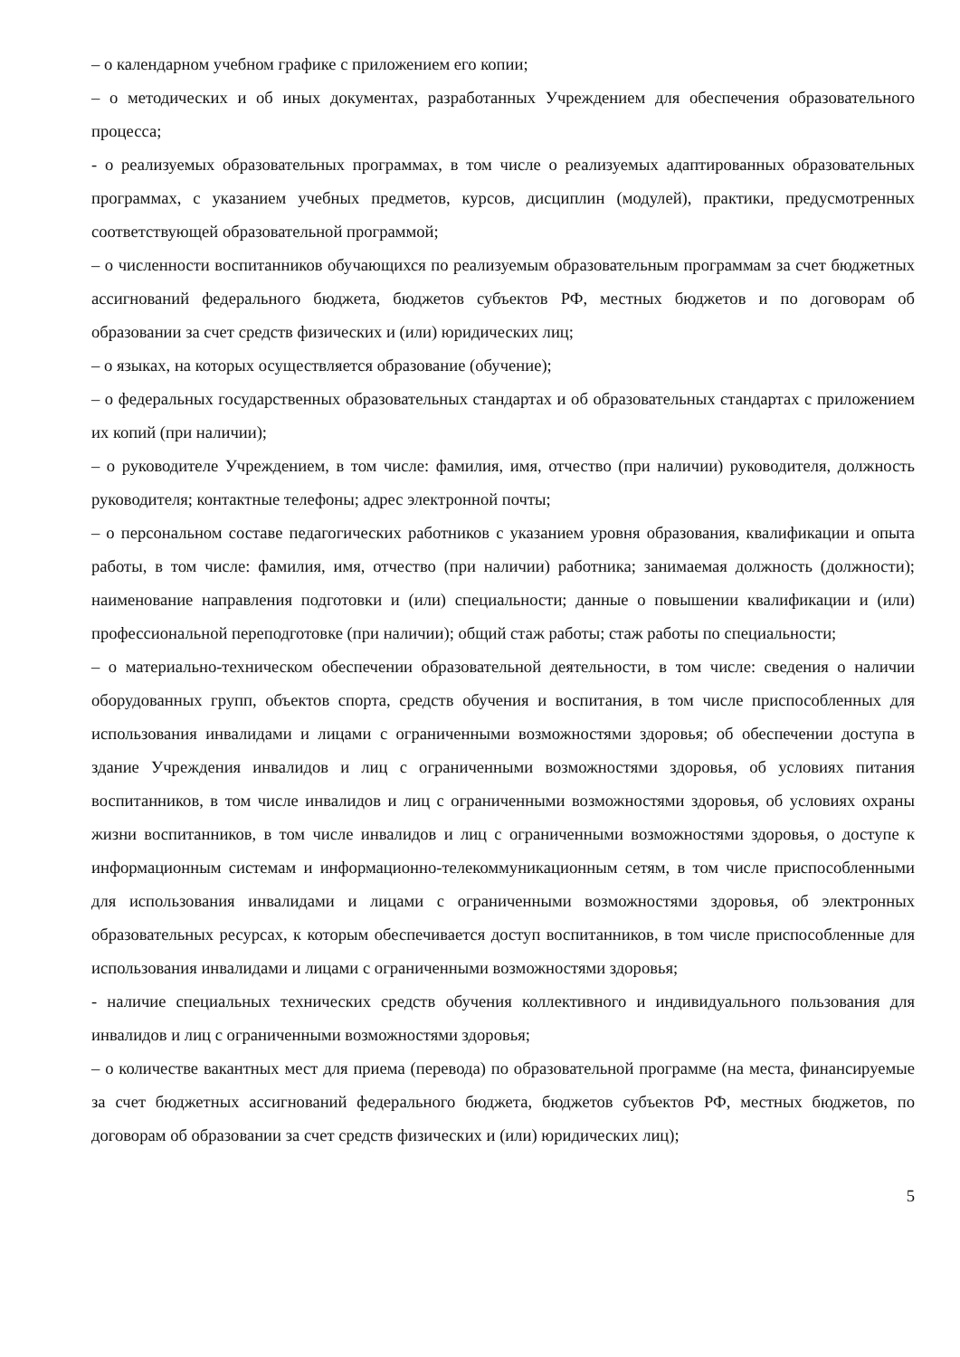– о календарном учебном графике с приложением его копии;
– о методических и об иных документах, разработанных Учреждением для обеспечения образовательного процесса;
- о реализуемых образовательных программах, в том числе о реализуемых адаптированных образовательных программах, с указанием учебных предметов, курсов, дисциплин (модулей), практики, предусмотренных соответствующей образовательной программой;
– о численности воспитанников обучающихся по реализуемым образовательным программам за счет бюджетных ассигнований федерального бюджета, бюджетов субъектов РФ, местных бюджетов и по договорам об образовании за счет средств физических и (или) юридических лиц;
– о языках, на которых осуществляется образование (обучение);
– о федеральных государственных образовательных стандартах и об образовательных стандартах с приложением их копий (при наличии);
– о руководителе Учреждением, в том числе: фамилия, имя, отчество (при наличии) руководителя, должность руководителя; контактные телефоны; адрес электронной почты;
– о персональном составе педагогических работников с указанием уровня образования, квалификации и опыта работы, в том числе: фамилия, имя, отчество (при наличии) работника; занимаемая должность (должности); наименование направления подготовки и (или) специальности; данные о повышении квалификации и (или) профессиональной переподготовке (при наличии); общий стаж работы; стаж работы по специальности;
– о материально-техническом обеспечении образовательной деятельности, в том числе: сведения о наличии оборудованных групп, объектов спорта, средств обучения и воспитания, в том числе приспособленных для использования инвалидами и лицами с ограниченными возможностями здоровья; об обеспечении доступа в здание Учреждения инвалидов и лиц с ограниченными возможностями здоровья, об условиях питания воспитанников, в том числе инвалидов и лиц с ограниченными возможностями здоровья, об условиях охраны жизни воспитанников, в том числе инвалидов и лиц с ограниченными возможностями здоровья, о доступе к информационным системам и информационно-телекоммуникационным сетям, в том числе приспособленными для использования инвалидами и лицами с ограниченными возможностями здоровья, об электронных образовательных ресурсах, к которым обеспечивается доступ воспитанников, в том числе приспособленные для использования инвалидами и лицами с ограниченными возможностями здоровья;
- наличие специальных технических средств обучения коллективного и индивидуального пользования для инвалидов и лиц с ограниченными возможностями здоровья;
– о количестве вакантных мест для приема (перевода) по образовательной программе (на места, финансируемые за счет бюджетных ассигнований федерального бюджета, бюджетов субъектов РФ, местных бюджетов, по договорам об образовании за счет средств физических и (или) юридических лиц);
5